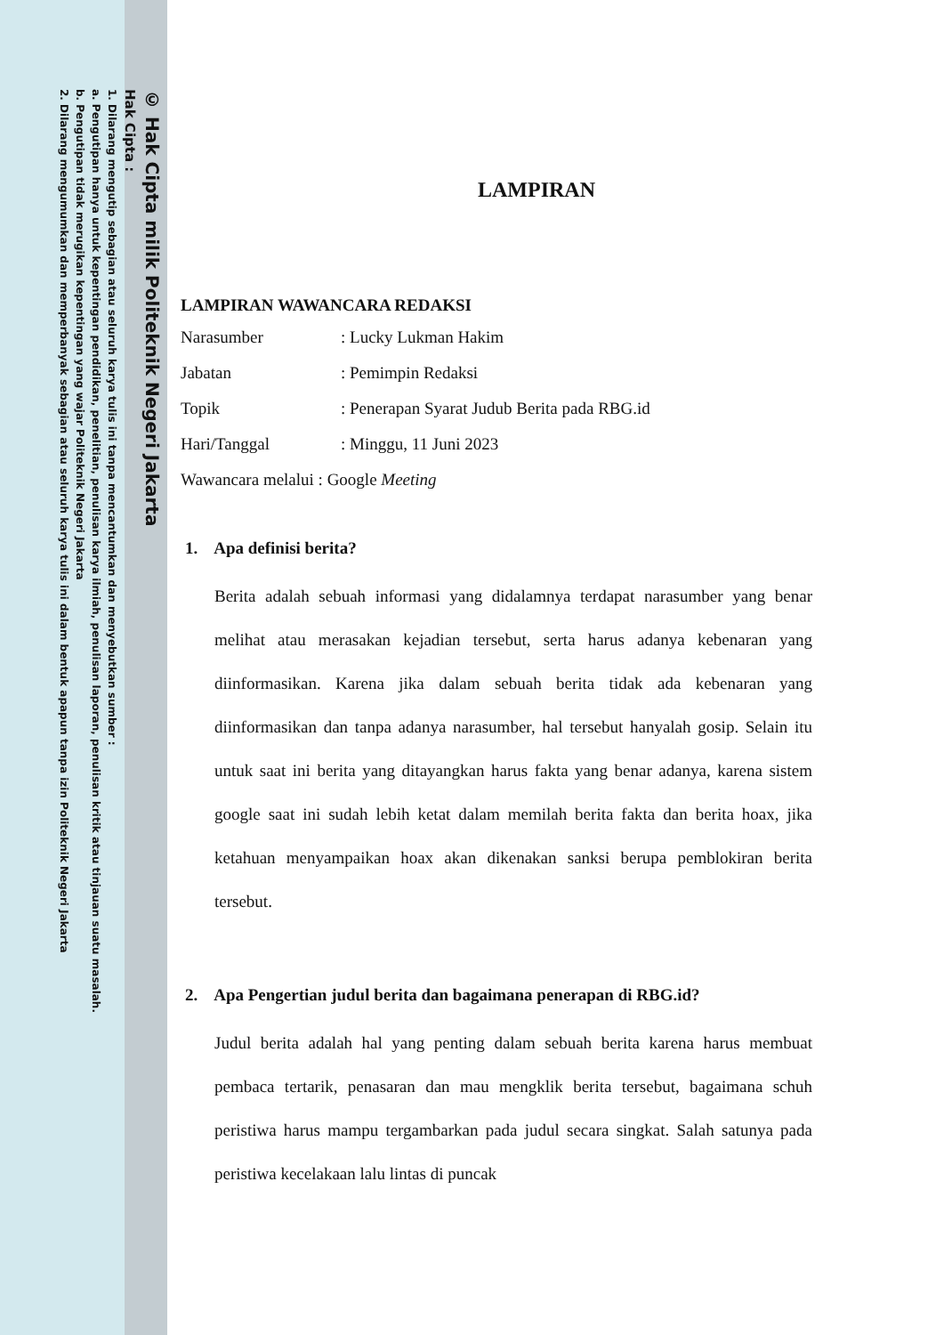© Hak Cipta milik Politeknik Negeri Jakarta
Hak Cipta :
1. Dilarang mengutip sebagian atau seluruh karya tulis ini tanpa mencantumkan dan menyebutkan sumber :
a. Pengutipan hanya untuk kepentingan pendidikan, penelitian, penulisan karya ilmiah, penulisan laporan, penulisan kritik atau tinjauan suatu masalah.
b. Pengutipan tidak merugikan kepentingan yang wajar Politeknik Negeri Jakarta
2. Dilarang mengumumkan dan memperbanyak sebagian atau seluruh karya tulis ini dalam bentuk apapun tanpa izin Politeknik Negeri Jakarta
LAMPIRAN
LAMPIRAN WAWANCARA REDAKSI
Narasumber: Lucky Lukman Hakim
Jabatan: Pemimpin Redaksi
Topik: Penerapan Syarat Judub Berita pada RBG.id
Hari/Tanggal: Minggu, 11 Juni 2023
Wawancara melalui : Google Meeting
1. Apa definisi berita?
Berita adalah sebuah informasi yang didalamnya terdapat narasumber yang benar melihat atau merasakan kejadian tersebut, serta harus adanya kebenaran yang diinformasikan. Karena jika dalam sebuah berita tidak ada kebenaran yang diinformasikan dan tanpa adanya narasumber, hal tersebut hanyalah gosip. Selain itu untuk saat ini berita yang ditayangkan harus fakta yang benar adanya, karena sistem google saat ini sudah lebih ketat dalam memilah berita fakta dan berita hoax, jika ketahuan menyampaikan hoax akan dikenakan sanksi berupa pemblokiran berita tersebut.
2. Apa Pengertian judul berita dan bagaimana penerapan di RBG.id?
Judul berita adalah hal yang penting dalam sebuah berita karena harus membuat pembaca tertarik, penasaran dan mau mengklik berita tersebut, bagaimana schuh peristiwa harus mampu tergambarkan pada judul secara singkat. Salah satunya pada peristiwa kecelakaan lalu lintas di puncak